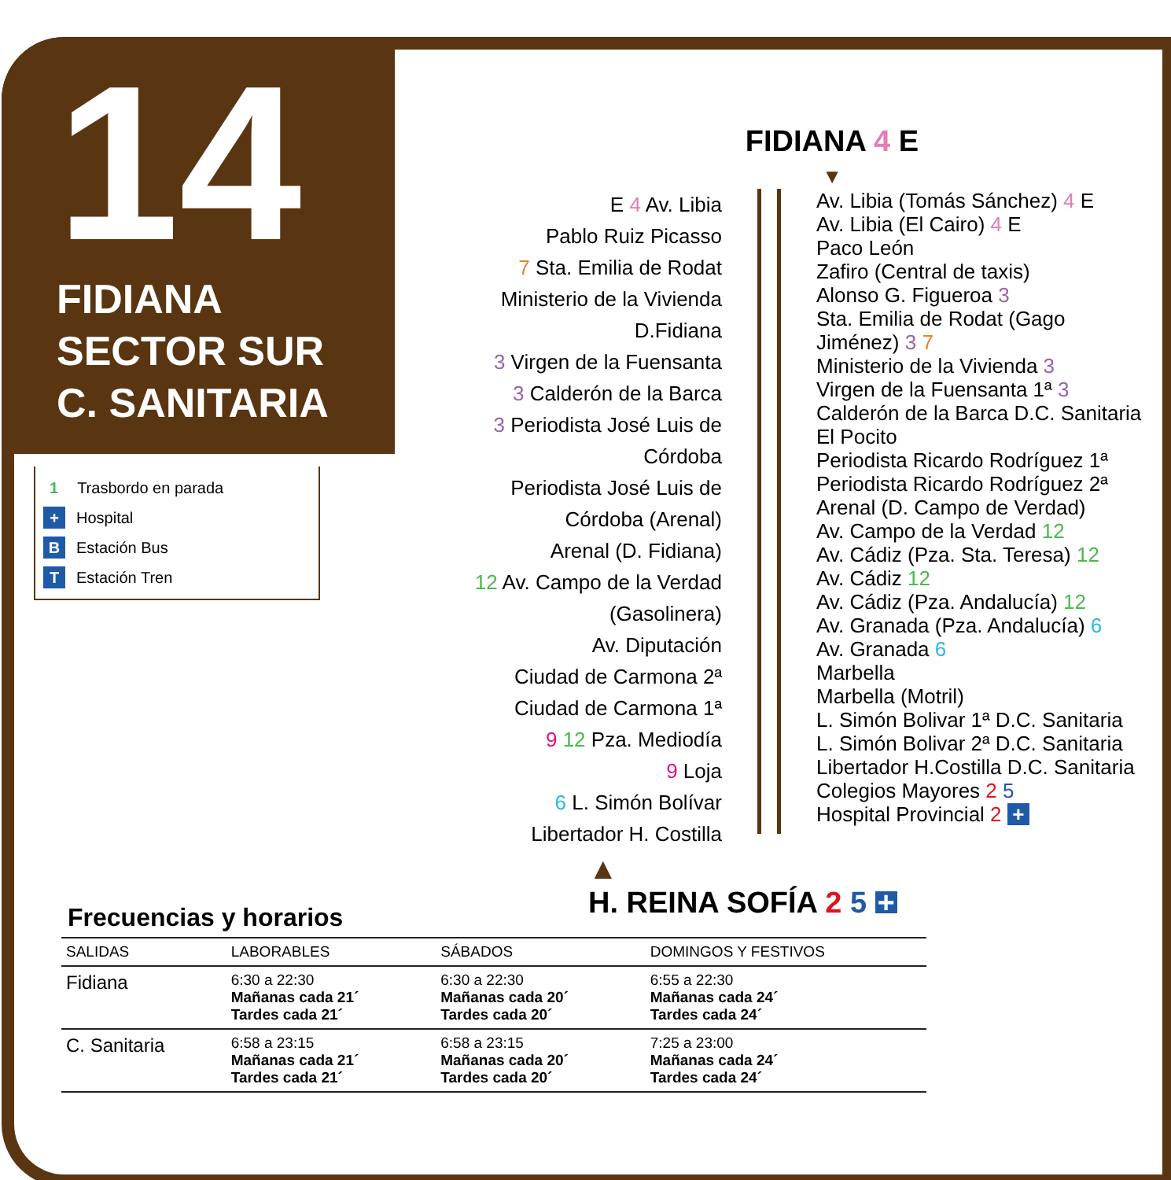14
FIDIANA
SECTOR SUR
C. SANITARIA
1 Trasbordo en parada
+ Hospital
B Estación Bus
T Estación Tren
FIDIANA 4 E
▼
E 4 Av. Libia
Pablo Ruiz Picasso
7 Sta. Emilia de Rodat
Ministerio de la Vivienda D.Fidiana
3 Virgen de la Fuensanta
3 Calderón de la Barca
3 Periodista José Luis de Córdoba
Periodista José Luis de Córdoba (Arenal)
Arenal (D. Fidiana)
12 Av. Campo de la Verdad (Gasolinera)
Av. Diputación
Ciudad de Carmona 2ª
Ciudad de Carmona 1ª
9 12 Pza. Mediodía
9 Loja
6 L. Simón Bolívar
Libertador H. Costilla
Av. Libia (Tomás Sánchez) 4 E
Av. Libia (El Cairo) 4 E
Paco León
Zafiro (Central de taxis)
Alonso G. Figueroa 3
Sta. Emilia de Rodat (Gago Jiménez) 3 7
Ministerio de la Vivienda 3
Virgen de la Fuensanta 1ª 3
Calderón de la Barca D.C. Sanitaria
El Pocito
Periodista Ricardo Rodríguez 1ª
Periodista Ricardo Rodríguez 2ª
Arenal (D. Campo de Verdad)
Av. Campo de la Verdad 12
Av. Cádiz (Pza. Sta. Teresa) 12
Av. Cádiz 12
Av. Cádiz (Pza. Andalucía) 12
Av. Granada (Pza. Andalucía) 6
Av. Granada 6
Marbella
Marbella (Motril)
L. Simón Bolivar 1ª D.C. Sanitaria
L. Simón Bolivar 2ª D.C. Sanitaria
Libertador H.Costilla D.C. Sanitaria
Colegios Mayores 2 5
Hospital Provincial 2 +
▲
H. REINA SOFÍA 2 5 +
Frecuencias y horarios
| SALIDAS | LABORABLES | SÁBADOS | DOMINGOS Y FESTIVOS |
| --- | --- | --- | --- |
| Fidiana | 6:30 a 22:30 Mañanas cada 21´ Tardes cada 21´ | 6:30 a 22:30 Mañanas cada 20´ Tardes cada 20´ | 6:55 a 22:30 Mañanas cada 24´ Tardes cada 24´ |
| C. Sanitaria | 6:58 a 23:15 Mañanas cada 21´ Tardes cada 21´ | 6:58 a 23:15 Mañanas cada 20´ Tardes cada 20´ | 7:25 a 23:00 Mañanas cada 24´ Tardes cada 24´ |